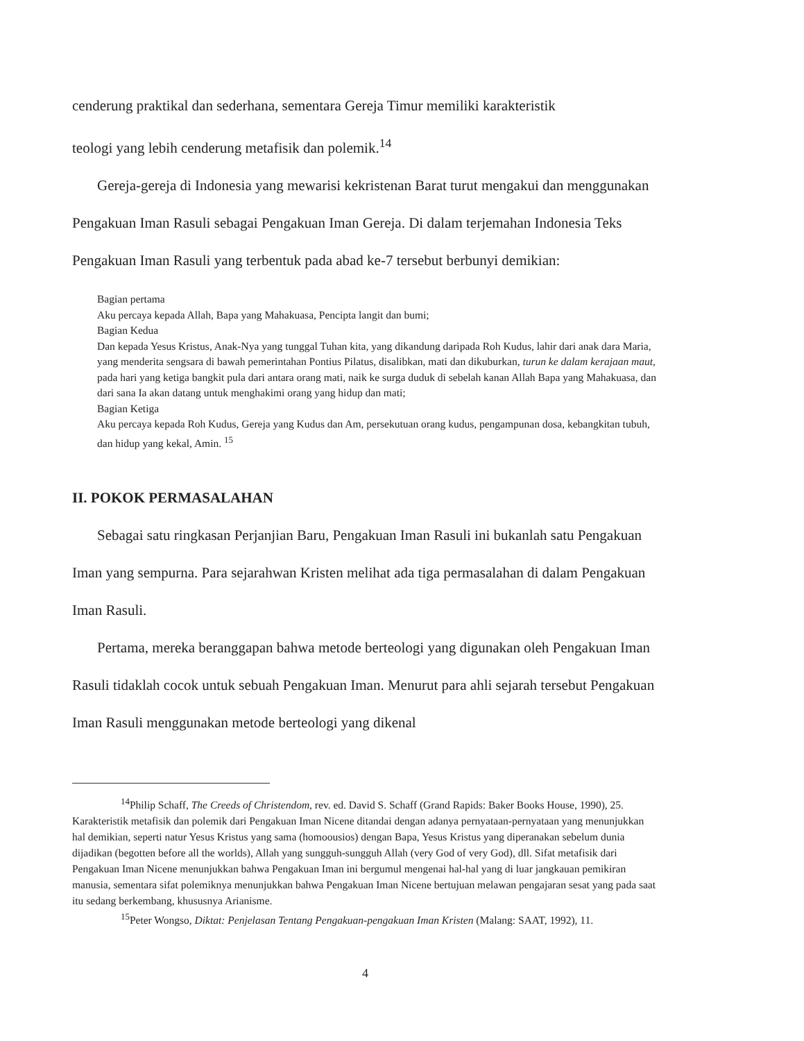cenderung praktikal dan sederhana, sementara Gereja Timur memiliki karakteristik
teologi yang lebih cenderung metafisik dan polemik.<sup>14</sup>
Gereja-gereja di Indonesia yang mewarisi kekristenan Barat turut mengakui dan menggunakan Pengakuan Iman Rasuli sebagai Pengakuan Iman Gereja. Di dalam terjemahan Indonesia Teks Pengakuan Iman Rasuli yang terbentuk pada abad ke-7 tersebut berbunyi demikian:
Bagian pertama
Aku percaya kepada Allah, Bapa yang Mahakuasa, Pencipta langit dan bumi;
Bagian Kedua
Dan kepada Yesus Kristus, Anak-Nya yang tunggal Tuhan kita, yang dikandung daripada Roh Kudus, lahir dari anak dara Maria, yang menderita sengsara di bawah pemerintahan Pontius Pilatus, disalibkan, mati dan dikuburkan, turun ke dalam kerajaan maut, pada hari yang ketiga bangkit pula dari antara orang mati, naik ke surga duduk di sebelah kanan Allah Bapa yang Mahakuasa, dan dari sana Ia akan datang untuk menghakimi orang yang hidup dan mati;
Bagian Ketiga
Aku percaya kepada Roh Kudus, Gereja yang Kudus dan Am, persekutuan orang kudus, pengampunan dosa, kebangkitan tubuh, dan hidup yang kekal, Amin. <sup>15</sup>
II. POKOK PERMASALAHAN
Sebagai satu ringkasan Perjanjian Baru, Pengakuan Iman Rasuli ini bukanlah satu Pengakuan Iman yang sempurna. Para sejarahwan Kristen melihat ada tiga permasalahan di dalam Pengakuan Iman Rasuli.
Pertama, mereka beranggapan bahwa metode berteologi yang digunakan oleh Pengakuan Iman Rasuli tidaklah cocok untuk sebuah Pengakuan Iman. Menurut para ahli sejarah tersebut Pengakuan Iman Rasuli menggunakan metode berteologi yang dikenal
<sup>14</sup> Philip Schaff, The Creeds of Christendom, rev. ed. David S. Schaff (Grand Rapids: Baker Books House, 1990), 25. Karakteristik metafisik dan polemik dari Pengakuan Iman Nicene ditandai dengan adanya pernyataan-pernyataan yang menunjukkan hal demikian, seperti natur Yesus Kristus yang sama (homoousios) dengan Bapa, Yesus Kristus yang diperanakan sebelum dunia dijadikan (begotten before all the worlds), Allah yang sungguh-sungguh Allah (very God of very God), dll. Sifat metafisik dari Pengakuan Iman Nicene menunjukkan bahwa Pengakuan Iman ini bergumul mengenai hal-hal yang di luar jangkauan pemikiran manusia, sementara sifat polemiknya menunjukkan bahwa Pengakuan Iman Nicene bertujuan melawan pengajaran sesat yang pada saat itu sedang berkembang, khususnya Arianisme.
<sup>15</sup> Peter Wongso, Diktat: Penjelasan Tentang Pengakuan-pengakuan Iman Kristen (Malang: SAAT, 1992), 11.
4